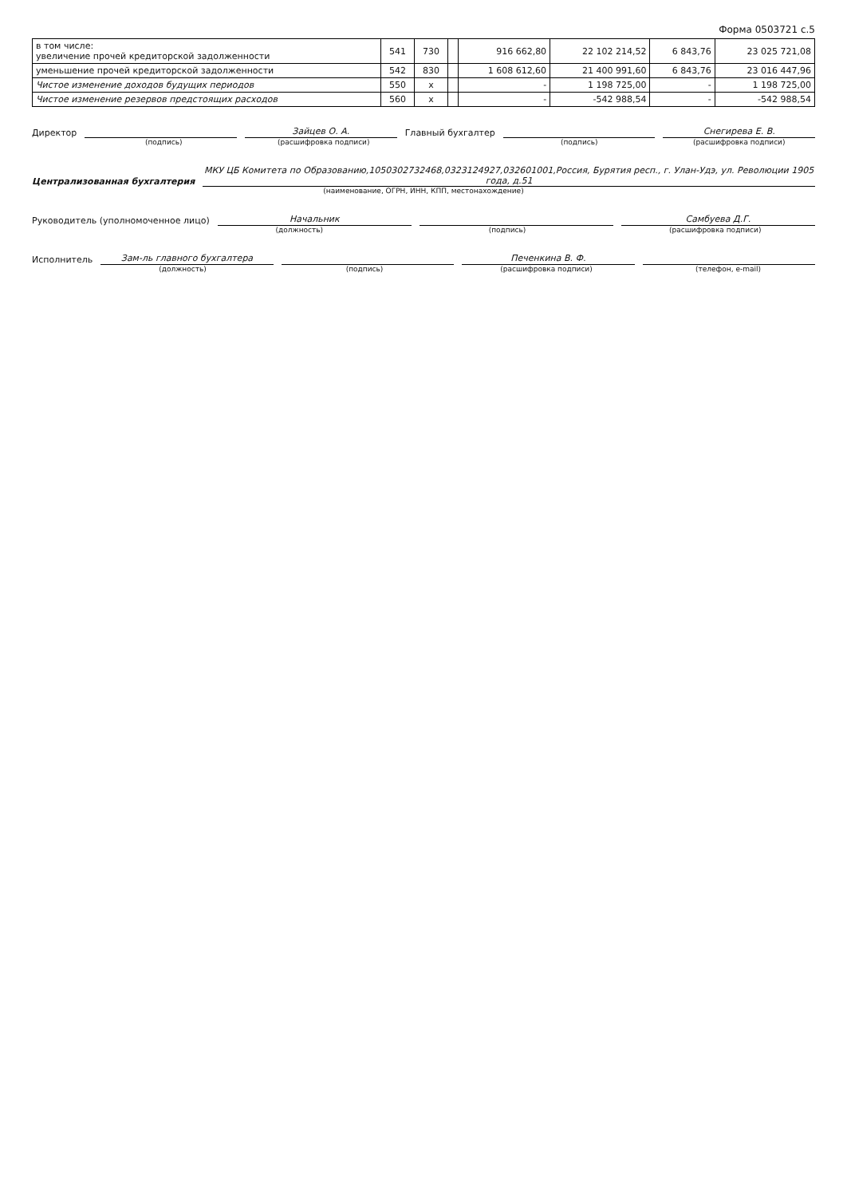Форма 0503721 с.5
| в том числе: увеличение прочей кредиторской задолженности | 541 | 730 | | 916 662,80 | 22 102 214,52 | 6 843,76 | 23 025 721,08 |
| уменьшение прочей кредиторской задолженности | 542 | 830 | | 1 608 612,60 | 21 400 991,60 | 6 843,76 | 23 016 447,96 |
| Чистое изменение доходов будущих периодов | 550 | x | | - | 1 198 725,00 | - | 1 198 725,00 |
| Чистое изменение резервов предстоящих расходов | 560 | x | | - | -542 988,54 | - | -542 988,54 |
Директор Зайцев О. А. Главный бухгалтер Снегирева Е. В.
(подпись) (расшифровка подписи) (подпись) (расшифровка подписи)
Централизованная бухгалтерия МКУ ЦБ Комитета по Образованию,1050302732468,0323124927,032601001,Россия, Бурятия респ., г. Улан-Удэ, ул. Революции 1905 года, д.51
(наименование, ОГРН, ИНН, КПП, местонахождение)
Руководитель (уполномоченное лицо) Начальник Самбуева Д.Г.
(должность) (подпись) (расшифровка подписи)
Исполнитель Зам-ль главного бухгалтера Печенкина В. Ф.
(должность) (подпись) (расшифровка подписи) (телефон, e-mail)